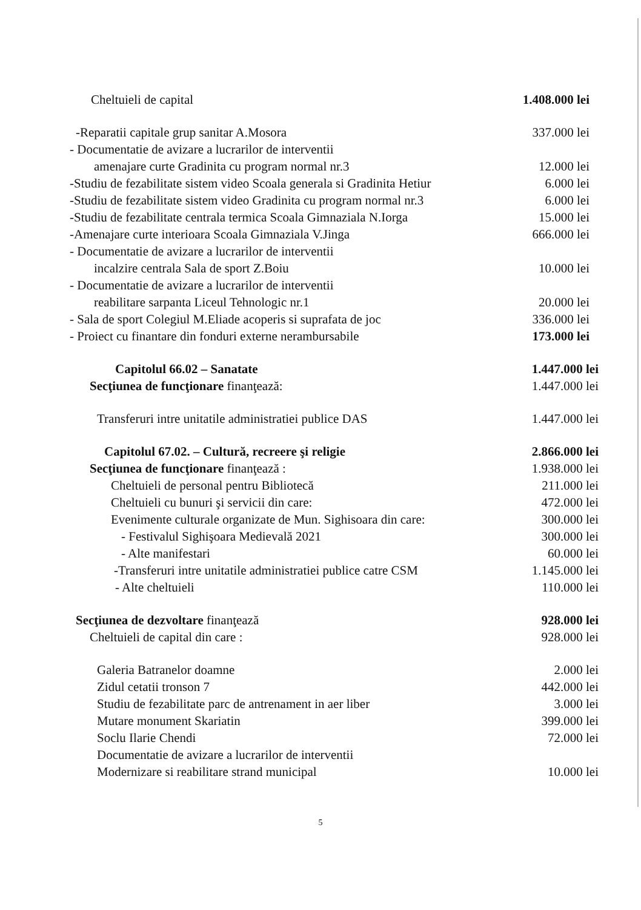Cheltuieli de capital 1.408.000 lei
-Reparatii capitale grup sanitar A.Mosora 337.000 lei
- Documentatie de avizare a lucrarilor de interventii
amenajare curte Gradinita cu program normal nr.3 12.000 lei
-Studiu de fezabilitate sistem video Scoala generala si Gradinita Hetiur 6.000 lei
-Studiu de fezabilitate sistem video Gradinita cu program normal nr.3 6.000 lei
-Studiu de fezabilitate centrala termica Scoala Gimnaziala N.Iorga 15.000 lei
-Amenajare curte interioara Scoala Gimnaziala V.Jinga 666.000 lei
- Documentatie de avizare a lucrarilor de interventii
incalzire centrala Sala de sport Z.Boiu 10.000 lei
- Documentatie de avizare a lucrarilor de interventii
reabilitare sarpanta Liceul Tehnologic nr.1 20.000 lei
- Sala de sport Colegiul M.Eliade acoperis si suprafata de joc 336.000 lei
- Proiect cu finantare din fonduri externe nerambursabile 173.000 lei
Capitolul 66.02 – Sanatate 1.447.000 lei
Secţiunea de funcţionare finanţează: 1.447.000 lei
Transferuri intre unitatile administratiei publice DAS 1.447.000 lei
Capitolul 67.02. – Cultură, recreere şi religie 2.866.000 lei
Secţiunea de funcţionare finanţează : 1.938.000 lei
Cheltuieli de personal pentru Bibliotecă 211.000 lei
Cheltuieli cu bunuri şi servicii din care: 472.000 lei
Evenimente culturale organizate de Mun. Sighisoara din care: 300.000 lei
- Festivalul Sighişoara Medievală 2021 300.000 lei
- Alte manifestari 60.000 lei
-Transferuri intre unitatile administratiei publice catre CSM 1.145.000 lei
- Alte cheltuieli 110.000 lei
Secţiunea de dezvoltare finanţează 928.000 lei
Cheltuieli de capital din care : 928.000 lei
Galeria Batranelor doamne 2.000 lei
Zidul cetatii tronson 7 442.000 lei
Studiu de fezabilitate parc de antrenament in aer liber 3.000 lei
Mutare monument Skariatin 399.000 lei
Soclu Ilarie Chendi 72.000 lei
Documentatie de avizare a lucrarilor de interventii
Modernizare si reabilitare strand municipal 10.000 lei
5